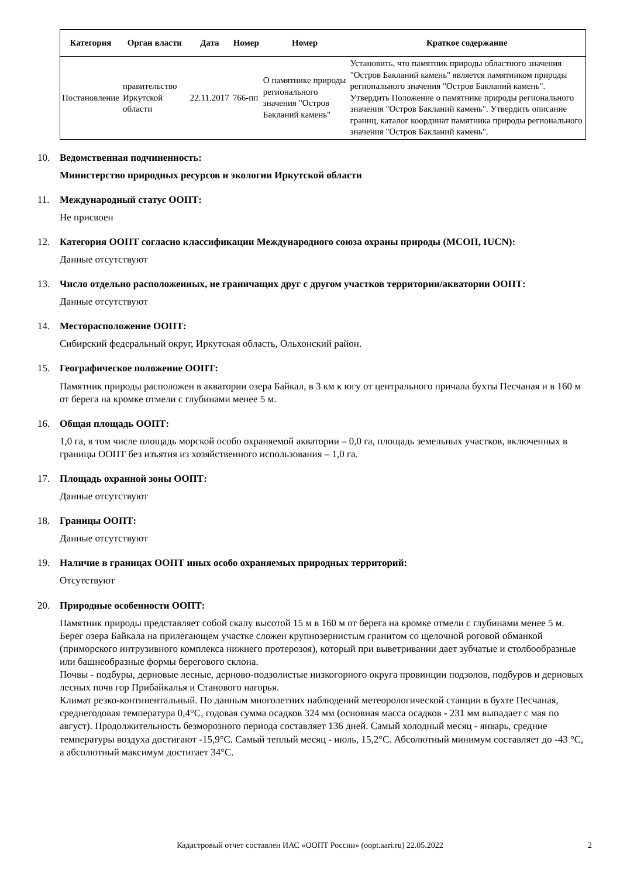| Категория | Орган власти | Дата | Номер | Номер | Краткое содержание |
| --- | --- | --- | --- | --- | --- |
| Постановление | правительство Иркутской области | 22.11.2017 | 766-пп | О памятнике природы регионального значения "Остров Бакланий камень" | Установить, что памятник природы областного значения "Остров Бакланий камень" является памятником природы регионального значения "Остров Бакланий камень". Утвердить Положение о памятнике природы регионального значения "Остров Бакланий камень". Утвердить описание границ, каталог координат памятника природы регионального значения "Остров Бакланий камень". |
10. Ведомственная подчиненность:
Министерство природных ресурсов и экологии Иркутской области
11. Международный статус ООПТ:
Не присвоен
12. Категория ООПТ согласно классификации Международного союза охраны природы (МСОП, IUCN):
Данные отсутствуют
13. Число отдельно расположенных, не граничащих друг с другом участков территории/акватории ООПТ:
Данные отсутствуют
14. Месторасположение ООПТ:
Сибирский федеральный округ, Иркутская область, Ольхонский район.
15. Географическое положение ООПТ:
Памятник природы расположен в акватории озера Байкал, в 3 км к югу от центрального причала бухты Песчаная и в 160 м от берега на кромке отмели с глубинами менее 5 м.
16. Общая площадь ООПТ:
1,0 га, в том числе площадь морской особо охраняемой акватории – 0,0 га, площадь земельных участков, включенных в границы ООПТ без изъятия из хозяйственного использования – 1,0 га.
17. Площадь охранной зоны ООПТ:
Данные отсутствуют
18. Границы ООПТ:
Данные отсутствуют
19. Наличие в границах ООПТ иных особо охраняемых природных территорий:
Отсутствуют
20. Природные особенности ООПТ:
Памятник природы представляет собой скалу высотой 15 м в 160 м от берега на кромке отмели с глубинами менее 5 м.
Берег озера Байкала на прилегающем участке сложен крупнозернистым гранитом со щелочной роговой обманкой (приморского интрузивного комплекса нижнего протерозоя), который при выветривании дает зубчатые и столбообразные или башнеобразные формы берегового склона.
Почвы - подбуры, дерновые лесные, дерново-подзолистые низкогорного округа провинции подзолов, подбуров и дерновых лесных почв гор Прибайкалья и Станового нагорья.
Климат резко-континентальный. По данным многолетних наблюдений метеорологической станции в бухте Песчаная, среднегодовая температура 0,4°С, годовая сумма осадков 324 мм (основная масса осадков - 231 мм выпадает с мая по август). Продолжительность безморозного периода составляет 136 дней. Самый холодный месяц - январь, средние температуры воздуха достигают -15,9°С. Самый теплый месяц - июль, 15,2°С. Абсолютный минимум составляет до -43 °С, а абсолютный максимум достигает 34°С.
Кадастровый отчет составлен ИАС «ООПТ России» (oopt.aari.ru) 22.05.2022 2